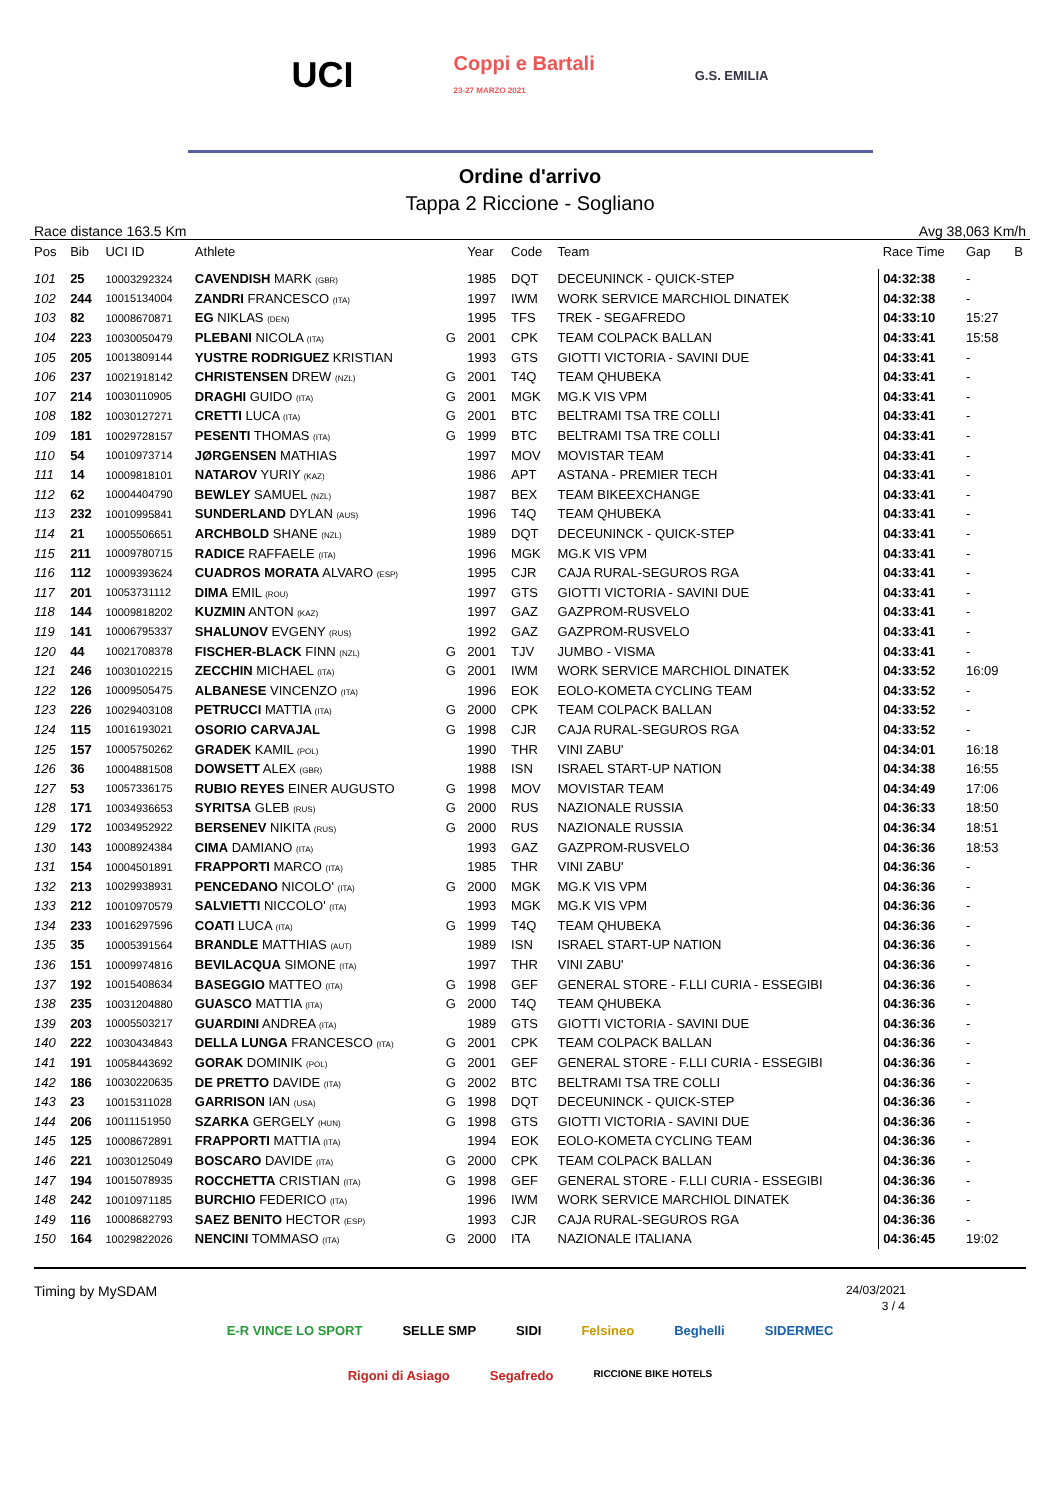UCI Coppi e Bartali
23-27 MARZO 2021 G.S. EMILIA
Ordine d'arrivo
Tappa 2 Riccione - Sogliano
Race distance 163.5 Km Avg 38,063 Km/h
| Pos | Bib | UCI ID | Athlete | | Year | Code | Team | Race Time | Gap | B |
| --- | --- | --- | --- | --- | --- | --- | --- | --- | --- | --- |
| 101 | 25 | 10003292324 | CAVENDISH MARK (GBR) | | 1985 | DQT | DECEUNINCK - QUICK-STEP | 04:32:38 | - | |
| 102 | 244 | 10015134004 | ZANDRI FRANCESCO (ITA) | | 1997 | IWM | WORK SERVICE MARCHIOL DINATEK | 04:32:38 | - | |
| 103 | 82 | 10008670871 | EG NIKLAS (DEN) | | 1995 | TFS | TREK - SEGAFREDO | 04:33:10 | 15:27 | |
| 104 | 223 | 10030050479 | PLEBANI NICOLA (ITA) | G | 2001 | CPK | TEAM COLPACK BALLAN | 04:33:41 | 15:58 | |
| 105 | 205 | 10013809144 | YUSTRE RODRIGUEZ KRISTIAN | | 1993 | GTS | GIOTTI VICTORIA - SAVINI DUE | 04:33:41 | - | |
| 106 | 237 | 10021918142 | CHRISTENSEN DREW (NZL) | G | 2001 | T4Q | TEAM QHUBEKA | 04:33:41 | - | |
| 107 | 214 | 10030110905 | DRAGHI GUIDO (ITA) | G | 2001 | MGK | MG.K VIS VPM | 04:33:41 | - | |
| 108 | 182 | 10030127271 | CRETTI LUCA (ITA) | G | 2001 | BTC | BELTRAMI TSA TRE COLLI | 04:33:41 | - | |
| 109 | 181 | 10029728157 | PESENTI THOMAS (ITA) | G | 1999 | BTC | BELTRAMI TSA TRE COLLI | 04:33:41 | - | |
| 110 | 54 | 10010973714 | JØRGENSEN MATHIAS | | 1997 | MOV | MOVISTAR TEAM | 04:33:41 | - | |
| 111 | 14 | 10009818101 | NATAROV YURIY (KAZ) | | 1986 | APT | ASTANA - PREMIER TECH | 04:33:41 | - | |
| 112 | 62 | 10004404790 | BEWLEY SAMUEL (NZL) | | 1987 | BEX | TEAM BIKEEXCHANGE | 04:33:41 | - | |
| 113 | 232 | 10010995841 | SUNDERLAND DYLAN (AUS) | | 1996 | T4Q | TEAM QHUBEKA | 04:33:41 | - | |
| 114 | 21 | 10005506651 | ARCHBOLD SHANE (NZL) | | 1989 | DQT | DECEUNINCK - QUICK-STEP | 04:33:41 | - | |
| 115 | 211 | 10009780715 | RADICE RAFFAELE (ITA) | | 1996 | MGK | MG.K VIS VPM | 04:33:41 | - | |
| 116 | 112 | 10009393624 | CUADROS MORATA ALVARO (ESP) | | 1995 | CJR | CAJA RURAL-SEGUROS RGA | 04:33:41 | - | |
| 117 | 201 | 10053731112 | DIMA EMIL (ROU) | | 1997 | GTS | GIOTTI VICTORIA - SAVINI DUE | 04:33:41 | - | |
| 118 | 144 | 10009818202 | KUZMIN ANTON (KAZ) | | 1997 | GAZ | GAZPROM-RUSVELO | 04:33:41 | - | |
| 119 | 141 | 10006795337 | SHALUNOV EVGENY (RUS) | | 1992 | GAZ | GAZPROM-RUSVELO | 04:33:41 | - | |
| 120 | 44 | 10021708378 | FISCHER-BLACK FINN (NZL) | G | 2001 | TJV | JUMBO - VISMA | 04:33:41 | - | |
| 121 | 246 | 10030102215 | ZECCHIN MICHAEL (ITA) | G | 2001 | IWM | WORK SERVICE MARCHIOL DINATEK | 04:33:52 | 16:09 | |
| 122 | 126 | 10009505475 | ALBANESE VINCENZO (ITA) | | 1996 | EOK | EOLO-KOMETA CYCLING TEAM | 04:33:52 | - | |
| 123 | 226 | 10029403108 | PETRUCCI MATTIA (ITA) | G | 2000 | CPK | TEAM COLPACK BALLAN | 04:33:52 | - | |
| 124 | 115 | 10016193021 | OSORIO CARVAJAL | G | 1998 | CJR | CAJA RURAL-SEGUROS RGA | 04:33:52 | - | |
| 125 | 157 | 10005750262 | GRADEK KAMIL (POL) | | 1990 | THR | VINI ZABU' | 04:34:01 | 16:18 | |
| 126 | 36 | 10004881508 | DOWSETT ALEX (GBR) | | 1988 | ISN | ISRAEL START-UP NATION | 04:34:38 | 16:55 | |
| 127 | 53 | 10057336175 | RUBIO REYES EINER AUGUSTO | G | 1998 | MOV | MOVISTAR TEAM | 04:34:49 | 17:06 | |
| 128 | 171 | 10034936653 | SYRITSA GLEB (RUS) | G | 2000 | RUS | NAZIONALE RUSSIA | 04:36:33 | 18:50 | |
| 129 | 172 | 10034952922 | BERSENEV NIKITA (RUS) | G | 2000 | RUS | NAZIONALE RUSSIA | 04:36:34 | 18:51 | |
| 130 | 143 | 10008924384 | CIMA DAMIANO (ITA) | | 1993 | GAZ | GAZPROM-RUSVELO | 04:36:36 | 18:53 | |
| 131 | 154 | 10004501891 | FRAPPORTI MARCO (ITA) | | 1985 | THR | VINI ZABU' | 04:36:36 | - | |
| 132 | 213 | 10029938931 | PENCEDANO NICOLO' (ITA) | G | 2000 | MGK | MG.K VIS VPM | 04:36:36 | - | |
| 133 | 212 | 10010970579 | SALVIETTI NICCOLO' (ITA) | | 1993 | MGK | MG.K VIS VPM | 04:36:36 | - | |
| 134 | 233 | 10016297596 | COATI LUCA (ITA) | G | 1999 | T4Q | TEAM QHUBEKA | 04:36:36 | - | |
| 135 | 35 | 10005391564 | BRANDLE MATTHIAS (AUT) | | 1989 | ISN | ISRAEL START-UP NATION | 04:36:36 | - | |
| 136 | 151 | 10009974816 | BEVILACQUA SIMONE (ITA) | | 1997 | THR | VINI ZABU' | 04:36:36 | - | |
| 137 | 192 | 10015408634 | BASEGGIO MATTEO (ITA) | G | 1998 | GEF | GENERAL STORE - F.LLI CURIA - ESSEGIBI | 04:36:36 | - | |
| 138 | 235 | 10031204880 | GUASCO MATTIA (ITA) | G | 2000 | T4Q | TEAM QHUBEKA | 04:36:36 | - | |
| 139 | 203 | 10005503217 | GUARDINI ANDREA (ITA) | | 1989 | GTS | GIOTTI VICTORIA - SAVINI DUE | 04:36:36 | - | |
| 140 | 222 | 10030434843 | DELLA LUNGA FRANCESCO (ITA) | G | 2001 | CPK | TEAM COLPACK BALLAN | 04:36:36 | - | |
| 141 | 191 | 10058443692 | GORAK DOMINIK (POL) | G | 2001 | GEF | GENERAL STORE - F.LLI CURIA - ESSEGIBI | 04:36:36 | - | |
| 142 | 186 | 10030220635 | DE PRETTO DAVIDE (ITA) | G | 2002 | BTC | BELTRAMI TSA TRE COLLI | 04:36:36 | - | |
| 143 | 23 | 10015311028 | GARRISON IAN (USA) | G | 1998 | DQT | DECEUNINCK - QUICK-STEP | 04:36:36 | - | |
| 144 | 206 | 10011151950 | SZARKA GERGELY (HUN) | G | 1998 | GTS | GIOTTI VICTORIA - SAVINI DUE | 04:36:36 | - | |
| 145 | 125 | 10008672891 | FRAPPORTI MATTIA (ITA) | | 1994 | EOK | EOLO-KOMETA CYCLING TEAM | 04:36:36 | - | |
| 146 | 221 | 10030125049 | BOSCARO DAVIDE (ITA) | G | 2000 | CPK | TEAM COLPACK BALLAN | 04:36:36 | - | |
| 147 | 194 | 10015078935 | ROCCHETTA CRISTIAN (ITA) | G | 1998 | GEF | GENERAL STORE - F.LLI CURIA - ESSEGIBI | 04:36:36 | - | |
| 148 | 242 | 10010971185 | BURCHIO FEDERICO (ITA) | | 1996 | IWM | WORK SERVICE MARCHIOL DINATEK | 04:36:36 | - | |
| 149 | 116 | 10008682793 | SAEZ BENITO HECTOR (ESP) | | 1993 | CJR | CAJA RURAL-SEGUROS RGA | 04:36:36 | - | |
| 150 | 164 | 10029822026 | NENCINI TOMMASO (ITA) | G | 2000 | ITA | NAZIONALE ITALIANA | 04:36:45 | 19:02 | |
Timing by MySDAM 24/03/2021
3 / 4
E-R VINCE LO SPORT SELLE SMP SIDI Felsineo Beghelli SIDERMEC Rigoni di Asiago Segafredo RICCIONE BIKE HOTELS